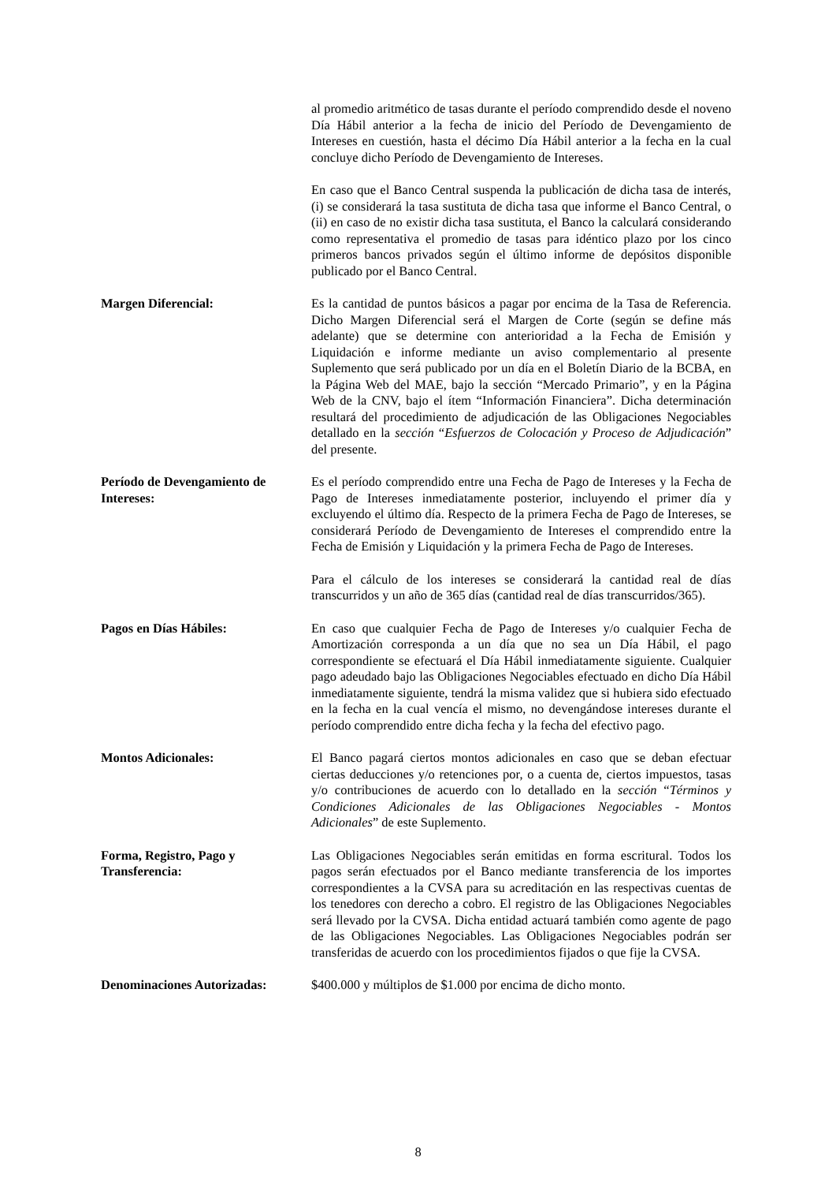al promedio aritmético de tasas durante el período comprendido desde el noveno Día Hábil anterior a la fecha de inicio del Período de Devengamiento de Intereses en cuestión, hasta el décimo Día Hábil anterior a la fecha en la cual concluye dicho Período de Devengamiento de Intereses.
En caso que el Banco Central suspenda la publicación de dicha tasa de interés, (i) se considerará la tasa sustituta de dicha tasa que informe el Banco Central, o (ii) en caso de no existir dicha tasa sustituta, el Banco la calculará considerando como representativa el promedio de tasas para idéntico plazo por los cinco primeros bancos privados según el último informe de depósitos disponible publicado por el Banco Central.
Margen Diferencial: Es la cantidad de puntos básicos a pagar por encima de la Tasa de Referencia. Dicho Margen Diferencial será el Margen de Corte (según se define más adelante) que se determine con anterioridad a la Fecha de Emisión y Liquidación e informe mediante un aviso complementario al presente Suplemento que será publicado por un día en el Boletín Diario de la BCBA, en la Página Web del MAE, bajo la sección “Mercado Primario”, y en la Página Web de la CNV, bajo el ítem “Información Financiera”. Dicha determinación resultará del procedimiento de adjudicación de las Obligaciones Negociables detallado en la sección “Esfuerzos de Colocación y Proceso de Adjudicación” del presente.
Período de Devengamiento de Intereses:
Es el período comprendido entre una Fecha de Pago de Intereses y la Fecha de Pago de Intereses inmediatamente posterior, incluyendo el primer día y excluyendo el último día. Respecto de la primera Fecha de Pago de Intereses, se considerará Período de Devengamiento de Intereses el comprendido entre la Fecha de Emisión y Liquidación y la primera Fecha de Pago de Intereses.
Para el cálculo de los intereses se considerará la cantidad real de días transcurridos y un año de 365 días (cantidad real de días transcurridos/365).
Pagos en Días Hábiles: En caso que cualquier Fecha de Pago de Intereses y/o cualquier Fecha de Amortización corresponda a un día que no sea un Día Hábil, el pago correspondiente se efectuará el Día Hábil inmediatamente siguiente. Cualquier pago adeudado bajo las Obligaciones Negociables efectuado en dicho Día Hábil inmediatamente siguiente, tendrá la misma validez que si hubiera sido efectuado en la fecha en la cual vencía el mismo, no devengándose intereses durante el período comprendido entre dicha fecha y la fecha del efectivo pago.
Montos Adicionales: El Banco pagará ciertos montos adicionales en caso que se deban efectuar ciertas deducciones y/o retenciones por, o a cuenta de, ciertos impuestos, tasas y/o contribuciones de acuerdo con lo detallado en la sección “Términos y Condiciones Adicionales de las Obligaciones Negociables - Montos Adicionales” de este Suplemento.
Forma, Registro, Pago y Transferencia:
Las Obligaciones Negociables serán emitidas en forma escritural. Todos los pagos serán efectuados por el Banco mediante transferencia de los importes correspondientes a la CVSA para su acreditación en las respectivas cuentas de los tenedores con derecho a cobro. El registro de las Obligaciones Negociables será llevado por la CVSA. Dicha entidad actuará también como agente de pago de las Obligaciones Negociables. Las Obligaciones Negociables podrán ser transferidas de acuerdo con los procedimientos fijados o que fije la CVSA.
Denominaciones Autorizadas:
$400.000 y múltiplos de $1.000 por encima de dicho monto.
8